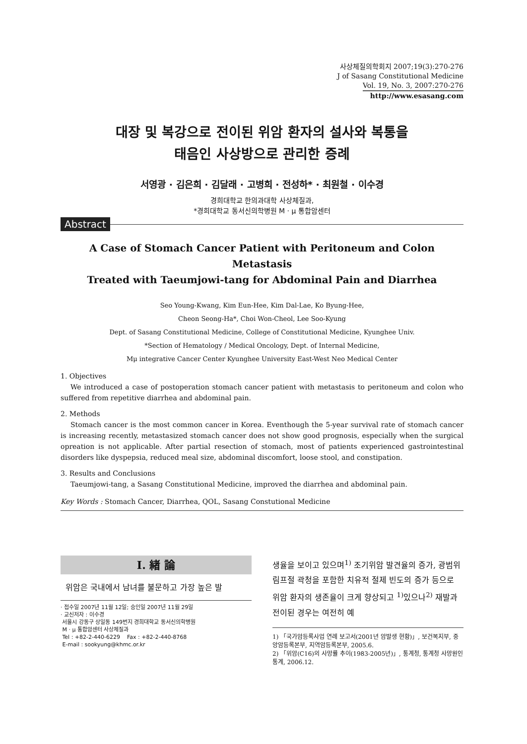사상체질의학회지 2007;19(3):270-276
J of Sasang Constitutional Medicine
Vol. 19, No. 3, 2007:270-276
http://www.esasang.com
대장 및 복강으로 전이된 위암 환자의 설사와 복통을
태음인 사상방으로 관리한 증례
서영광 · 김은희 · 김달래 · 고병희 · 전성하* · 최원철 · 이수경
경희대학교 한의과대학 사상체질과,
*경희대학교 동서신의학병원 M · μ 통합암센터
Abstract
A Case of Stomach Cancer Patient with Peritoneum and Colon Metastasis
Treated with Taeumjowi-tang for Abdominal Pain and Diarrhea
Seo Young-Kwang, Kim Eun-Hee, Kim Dal-Lae, Ko Byung-Hee,
Cheon Seong-Ha*, Choi Won-Cheol, Lee Soo-Kyung
Dept. of Sasang Constitutional Medicine, College of Constitutional Medicine, Kyunghee Univ.
*Section of Hematology / Medical Oncology, Dept. of Internal Medicine,
Mμ integrative Cancer Center Kyunghee University East-West Neo Medical Center
1. Objectives
We introduced a case of postoperation stomach cancer patient with metastasis to peritoneum and colon who suffered from repetitive diarrhea and abdominal pain.
2. Methods
Stomach cancer is the most common cancer in Korea. Eventhough the 5-year survival rate of stomach cancer is increasing recently, metastasized stomach cancer does not show good prognosis, especially when the surgical opreation is not applicable. After partial resection of stomach, most of patients experienced gastrointestinal disorders like dyspepsia, reduced meal size, abdominal discomfort, loose stool, and constipation.
3. Results and Conclusions
Taeumjowi-tang, a Sasang Constitutional Medicine, improved the diarrhea and abdominal pain.
Key Words : Stomach Cancer, Diarrhea, QOL, Sasang Constutional Medicine
Ⅰ. 緖 論
위암은 국내에서 남녀를 불문하고 가장 높은 발
· 접수일 2007년 11월 12일; 승인일 2007년 11월 29일
· 교신저자 : 이수경
서울시 강동구 상일동 149번지 경희대학교 동서신의학병원
M · μ 통합암센터 사상체질과
Tel : +82-2-440-6229 Fax : +82-2-440-8768
E-mail : sookyung@khmc.or.kr
생율을 보이고 있으며<sup>1)</sup> 조기위암 발견율의 증가, 광범위 림프절 곽청을 포함한 치유적 절제 빈도의 증가 등으로 위암 환자의 생존율이 크게 향상되고 <sup>1)</sup>있으나<sup>2)</sup> 재발과 전이된 경우는 여전히 예
1) 「국가암등록사업 연례 보고서(2001년 암발생 현황)」, 보건복지부, 중앙암등록본부, 지역암등록본부, 2005.6.
2) 「위암(C16)의 사망률 추이(1983-2005년)」, 통계청, 통계청 사망원인 통계, 2006.12.